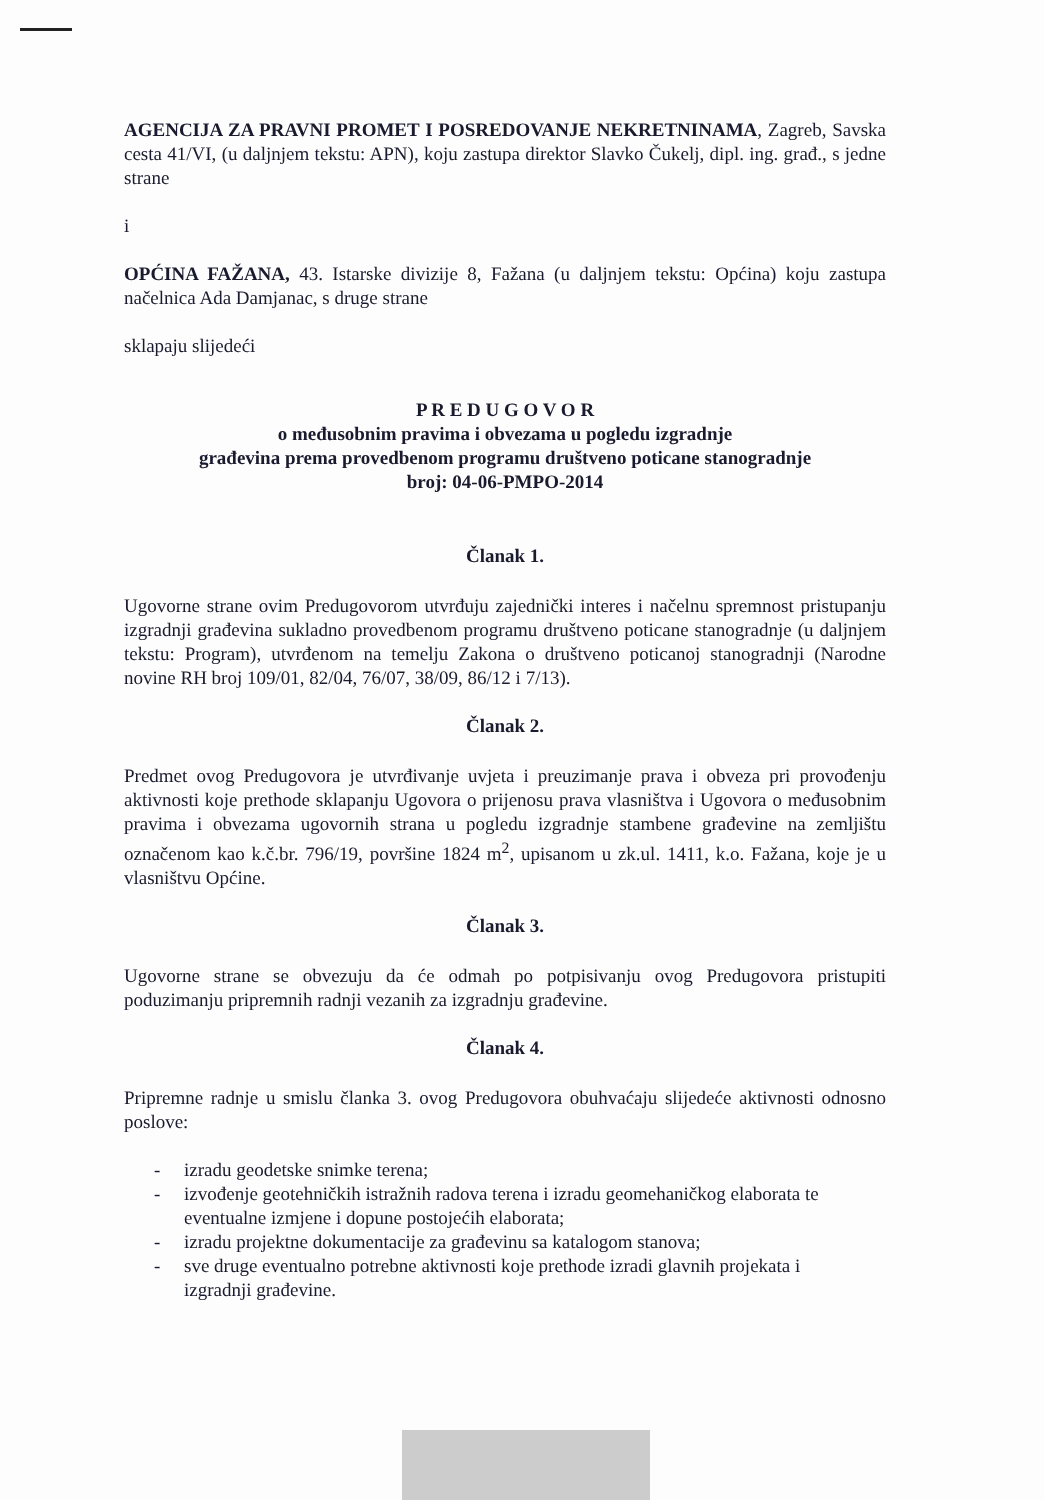AGENCIJA ZA PRAVNI PROMET I POSREDOVANJE NEKRETNINAMA, Zagreb, Savska cesta 41/VI, (u daljnjem tekstu: APN), koju zastupa direktor Slavko Čukelj, dipl. ing. građ., s jedne strane
i
OPĆINA FAŽANA, 43. Istarske divizije 8, Fažana (u daljnjem tekstu: Općina) koju zastupa načelnica Ada Damjanac, s druge strane
sklapaju slijedeći
P R E D U G O V O R
o međusobnim pravima i obvezama u pogledu izgradnje
građevina prema provedbenom programu društveno poticane stanogradnje
broj: 04-06-PMPO-2014
Članak 1.
Ugovorne strane ovim Predugovorom utvrđuju zajednički interes i načelnu spremnost pristupanju izgradnji građevina sukladno provedbenom programu društveno poticane stanogradnje (u daljnjem tekstu: Program), utvrđenom na temelju Zakona o društveno poticanoj stanogradnji (Narodne novine RH broj 109/01, 82/04, 76/07, 38/09, 86/12 i 7/13).
Članak 2.
Predmet ovog Predugovora je utvrđivanje uvjeta i preuzimanje prava i obveza pri provođenju aktivnosti koje prethode sklapanju Ugovora o prijenosu prava vlasništva i Ugovora o međusobnim pravima i obvezama ugovornih strana u pogledu izgradnje stambene građevine na zemljištu označenom kao k.č.br. 796/19, površine 1824 m<sup>2</sup>, upisanom u zk.ul. 1411, k.o. Fažana, koje je u vlasništvu Općine.
Članak 3.
Ugovorne strane se obvezuju da će odmah po potpisivanju ovog Predugovora pristupiti poduzimanju pripremnih radnji vezanih za izgradnju građevine.
Članak 4.
Pripremne radnje u smislu članka 3. ovog Predugovora obuhvaćaju slijedeće aktivnosti odnosno poslove:
- izradu geodetske snimke terena;
- izvođenje geotehničkih istražnih radova terena i izradu geomehaničkog elaborata te eventualne izmjene i dopune postojećih elaborata;
- izradu projektne dokumentacije za građevinu sa katalogom stanova;
- sve druge eventualno potrebne aktivnosti koje prethode izradi glavnih projekata i izgradnji građevine.